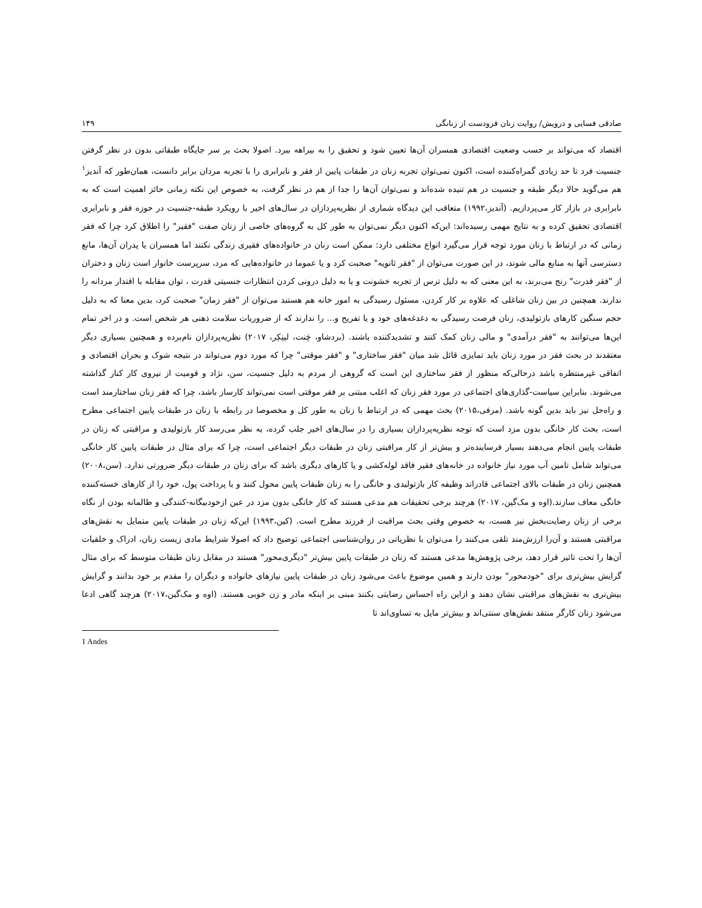صادقی فسایی و درویش/ روایت زنان فرودست از زنانگی ۱۴۹
اقتصاد که می‌تواند بر حسب وضعیت اقتصادی همسران آن‌ها تعیین شود و تحقیق را به بیراهه ببرد. اصولا بحث بر سر جایگاه طبقاتی بدون در نظر گرفتن جنسیت فرد تا حد زیادی گمراه‌کننده است، اکنون نمی‌توان تجربه زنان در طبقات پایین از فقر و نابرابری را با تجربه مردان برابر دانست، همان‌طور که آندیز<sup>۱</sup> هم می‌گوید حالا دیگر طبقه و جنسیت در هم تنیده شده‌اند و نمی‌توان آن‌ها را جدا از هم در نظر گرفت، به خصوص این نکته زمانی حائز اهمیت است که به نابرابری در بازار کار می‌پردازیم. (آندیز،۱۹۹۲) متعاقب این دیدگاه شماری از نظریه‌پردازان در سال‌های اخیر با رویکرد طبقه-جنسیت در حوزه فقر و نابرابری اقتصادی تحقیق کرده و به نتایج مهمی رسیده‌اند: این‌که اکنون دیگر نمی‌توان به طور کل به گروه‌های خاصی از زنان صفت "فقیر" را اطلاق کرد چرا که فقر زمانی که در ارتباط با زنان مورد توجه قرار می‌گیرد انواع مختلفی دارد: ممکن است زنان در خانواده‌های فقیری زندگی نکنند اما همسران یا پدران آن‌ها، مانع دسترسی آنها به منابع مالی شوند، در این صورت می‌توان از "فقر ثانویه" صحبت کرد و یا عموما در خانواده‌هایی که مرد، سرپرست خانوار است زنان و دختران از "فقر قدرت" رنج می‌برند، به این معنی که به دلیل ترس از تجربه خشونت و یا به دلیل درونی کردن انتظارات جنسیتی قدرت ، توان مقابله با اقتدار مردانه را ندارند. همچنین در بین زنان شاغلی که علاوه بر کار کردن، مسئول رسیدگی به امور خانه هم هستند می‌توان از "فقر زمان" صحبت کرد، بدین معنا که به دلیل حجم سنگین کارهای بازتولیدی، زنان فرصت رسیدگی به دغدغه‌های خود و یا تفریح و... را ندارند که از ضروریات سلامت ذهنی هر شخص است. و در اخر تمام این‌ها می‌توانند به "فقر درآمدی" و مالی زنان کمک کنند و تشدیدکننده باشند. (بردشاو، چَنت، لینِکِر، ۲۰۱۷) نظریه‌پردازان نام‌برده و همچنین بسیاری دیگر معتقدند در بحث فقر در مورد زنان باید تمایزی قائل شد میان "فقر ساختاری" و "فقر موقتی" چرا که مورد دوم می‌تواند در نتیجه شوک و بحران اقتصادی و اتفاقی غیرمنتظره باشد درحالی‌که منظور از فقر ساختاری این است که گروهی از مردم به دلیل جنسیت، سن، نژاد و قومیت از نیروی کار کنار گذاشته می‌شوند. بنابراین سیاست-گذاری‌های اجتماعی در مورد فقر زنان که اغلب مبتنی بر فقر موقتی است نمی‌تواند کارساز باشد، چرا که فقر زنان ساختارمند است و راه‌حل نیز باید بدین گونه باشد. (مرفی،۲۰۱۵) بحث مهمی که در ارتباط با زنان به طور کل و مخصوصا در رابطه با زنان در طبقات پایین اجتماعی مطرح است، بحث کار خانگی بدون مزد است که توجه نظریه‌پردازان بسیاری را در سال‌های اخیر جلب کرده، به نظر می‌رسد کار بازتولیدی و مراقبتی که زنان در طبقات پایین انجام می‌دهند بسیار فرساینده‌تر و بیش‌تر از کار مراقبتی زنان در طبقات دیگر اجتماعی است، چرا که برای مثال در طبقات پایین کار خانگی می‌تواند شامل تامین آب مورد نیاز خانواده در خانه‌های فقیر فاقد لوله‌کشی و یا کارهای دیگری باشد که برای زنان در طبقات دیگر ضرورتی ندارد. (سن،۲۰۰۸) همچنین زنان در طبقات بالای اجتماعی قادراند وظیفه کار بازتولیدی و خانگی را به زنان طبقات پایین محول کنند و با پرداخت پول، خود را از کارهای خسته‌کننده خانگی معاف سازند.(اوه و مک‌گین، ۲۰۱۷) هرچند برخی تحقیقات هم مدعی هستند که کار خانگی بدون مزد در عین ازخودبیگانه-کنندگی و ظالمانه بودن از نگاه برخی از زنان رضایت‌بخش نیز هست، به خصوص وقتی بحث مراقبت از فرزند مطرح است. (کین،۱۹۹۳) این‌که زنان در طبقات پایین متمایل به نقش‌های مراقبتی هستند و آن‌را ارزش‌مند تلقی می‌کنند را می‌توان با نظریاتی در روان‌شناسی اجتماعی توضیح داد که اصولا شرایط مادی زیست زنان، ادراک و خلقیات آن‌ها را تحت تاثیر قرار دهد، برخی پژوهش‌ها مدعی هستند که زنان در طبقات پایین بیش‌تر "دیگری‌محور" هستند در مقابل زنان طبقات متوسط که برای مثال گرایش بیش‌تری برای "خودمحور" بودن دارند و همین موضوع باعث می‌شود زنان در طبقات پایین نیازهای خانواده و دیگران را مقدم بر خود بدانند و گرایش بیش‌تری به نقش‌های مراقبتی نشان دهند و ازاین راه احساس رضایتی بکنند مبنی بر اینکه مادر و زن خوبی هستند. (اوه و مک‌گین،۲۰۱۷) هرچند گاهی ادعا می‌شود زنان کارگر منتقد نقش‌های سنتی‌اند و بیش‌تر مایل به تساوی‌اند تا
1 Andes